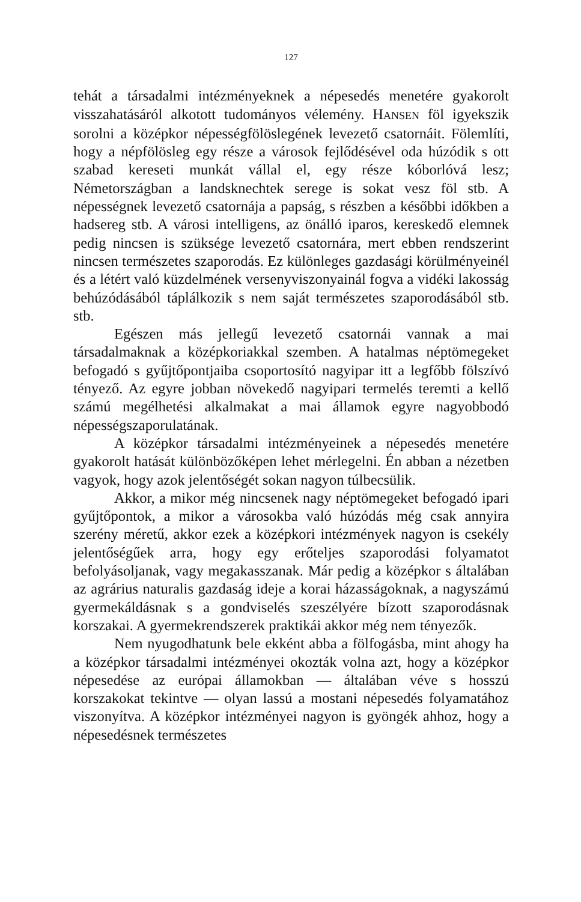127
tehát a társadalmi intézményeknek a népesedés menetére gyakorolt visszahatásáról alkotott tudományos vélemény. HANSEN föl igyekszik sorolni a középkor népességfölöslegének levezető csatornáit. Fölemlíti, hogy a népfölösleg egy része a városok fejlődésével oda húzódik s ott szabad kereseti munkát vállal el, egy része kóborlóvá lesz; Németországban a landsknechtek serege is sokat vesz föl stb. A népességnek levezető csatornája a papság, s részben a későbbi időkben a hadsereg stb. A városi intelligens, az önálló iparos, kereskedő elemnek pedig nincsen is szüksége levezető csatornára, mert ebben rendszerint nincsen természetes szaporodás. Ez különleges gazdasági körülményeinél és a létért való küzdelmének versenyviszonyainál fogva a vidéki lakosság behúzódásából táplálkozik s nem saját természetes szaporodásából stb. stb.
Egészen más jellegű levezető csatornái vannak a mai társadalmaknak a középkoriakkal szemben. A hatalmas néptömegeket befogadó s gyűjtőpontjaiba csoportosító nagyipar itt a legfőbb fölszívó tényező. Az egyre jobban növekedő nagyipari termelés teremti a kellő számú megélhetési alkalmakat a mai államok egyre nagyobbodó népességszaporulatának.
A középkor társadalmi intézményeinek a népesedés menetére gyakorolt hatását különbözőképen lehet mérlegelni. Én abban a nézetben vagyok, hogy azok jelentőségét sokan nagyon túlbecsülik.
Akkor, a mikor még nincsenek nagy néptömegeket befogadó ipari gyűjtőpontok, a mikor a városokba való húzódás még csak annyira szerény méretű, akkor ezek a középkori intézmények nagyon is csekély jelentőségűek arra, hogy egy erőteljes szaporodási folyamatot befolyásoljanak, vagy megakasszanak. Már pedig a középkor s általában az agrárius naturalis gazdaság ideje a korai házasságoknak, a nagyszámú gyermekáldásnak s a gondviselés szeszélyére bízott szaporodásnak korszakai. A gyermekrendszerek praktikái akkor még nem tényezők.
Nem nyugodhatunk bele ekként abba a fölfogásba, mint ahogy ha a középkor társadalmi intézményei okozták volna azt, hogy a középkor népesedése az európai államokban — általában véve s hosszú korszakokat tekintve — olyan lassú a mostani népesedés folyamatához viszonyítva. A középkor intézményei nagyon is gyöngék ahhoz, hogy a népesedésnek természetes